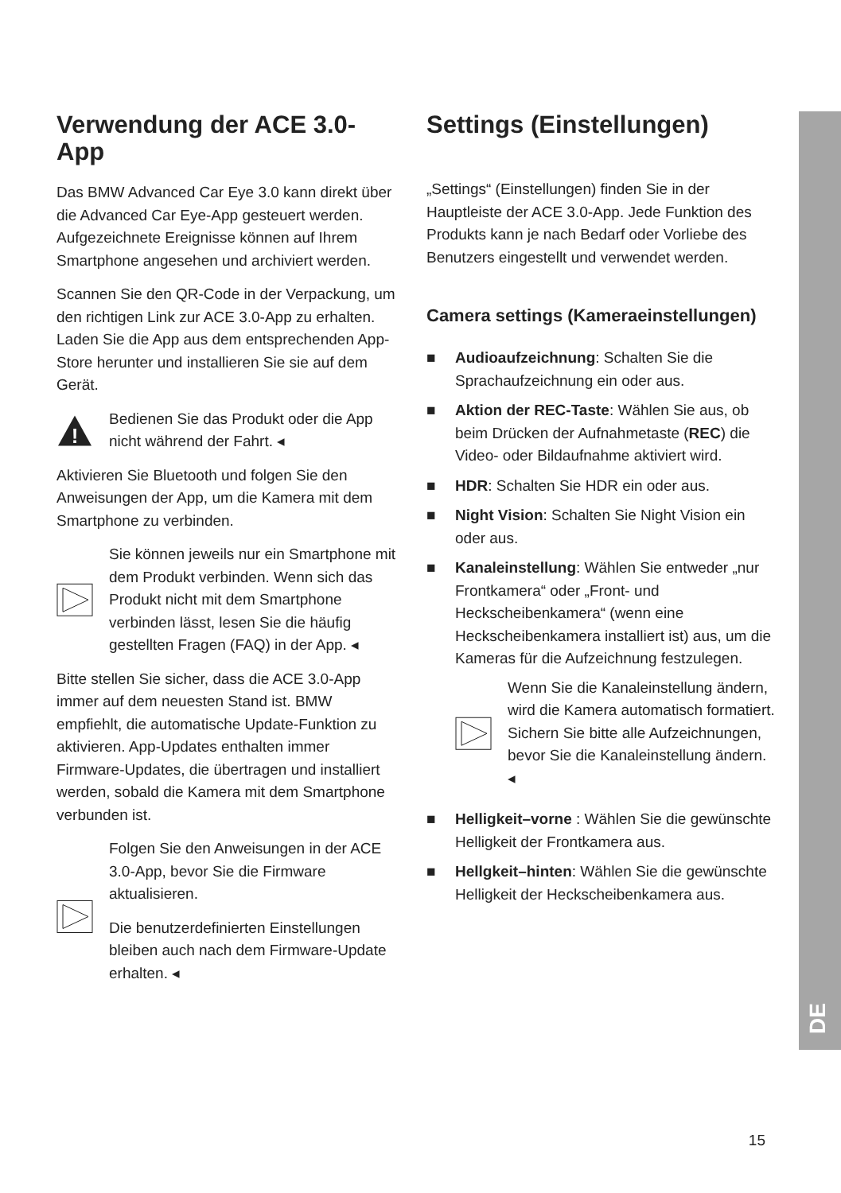DE
Verwendung der ACE 3.0-App
Das BMW Advanced Car Eye 3.0 kann direkt über die Advanced Car Eye-App gesteuert werden. Aufgezeichnete Ereignisse können auf Ihrem Smartphone angesehen und archiviert werden.
Scannen Sie den QR-Code in der Verpackung, um den richtigen Link zur ACE 3.0-App zu erhalten. Laden Sie die App aus dem entsprechenden App-Store herunter und installieren Sie sie auf dem Gerät.
!
Bedienen Sie das Produkt oder die App nicht während der Fahrt. ◂
Aktivieren Sie Bluetooth und folgen Sie den Anweisungen der App, um die Kamera mit dem Smartphone zu verbinden.
Sie können jeweils nur ein Smartphone mit dem Produkt verbinden. Wenn sich das Produkt nicht mit dem Smartphone verbinden lässt, lesen Sie die häufig gestellten Fragen (FAQ) in der App. ◂
Bitte stellen Sie sicher, dass die ACE 3.0-App immer auf dem neuesten Stand ist. BMW empfiehlt, die automatische Update-Funktion zu aktivieren. App-Updates enthalten immer Firmware-Updates, die übertragen und installiert werden, sobald die Kamera mit dem Smartphone verbunden ist.
Folgen Sie den Anweisungen in der ACE 3.0-App, bevor Sie die Firmware aktualisieren.
Die benutzerdefinierten Einstellungen bleiben auch nach dem Firmware-Update erhalten. ◂
Settings (Einstellungen)
„Settings“ (Einstellungen) finden Sie in der Hauptleiste der ACE 3.0-App. Jede Funktion des Produkts kann je nach Bedarf oder Vorliebe des Benutzers eingestellt und verwendet werden.
Camera settings (Kameraeinstellungen)
■ Audioaufzeichnung: Schalten Sie die Sprachaufzeichnung ein oder aus.
■ Aktion der REC-Taste: Wählen Sie aus, ob beim Drücken der Aufnahmetaste (REC) die Video- oder Bildaufnahme aktiviert wird.
■ HDR: Schalten Sie HDR ein oder aus.
■ Night Vision: Schalten Sie Night Vision ein oder aus.
■ Kanaleinstellung: Wählen Sie entweder „nur Frontkamera“ oder „Front- und Heckscheibenkamera“ (wenn eine Heckscheibenkamera installiert ist) aus, um die Kameras für die Aufzeichnung festzulegen.
Wenn Sie die Kanaleinstellung ändern, wird die Kamera automatisch formatiert. Sichern Sie bitte alle Aufzeichnungen, bevor Sie die Kanaleinstellung ändern. ◂
■ Helligkeit–vorne : Wählen Sie die gewünschte Helligkeit der Frontkamera aus.
■ Hellgkeit–hinten: Wählen Sie die gewünschte Helligkeit der Heckscheibenkamera aus.
15